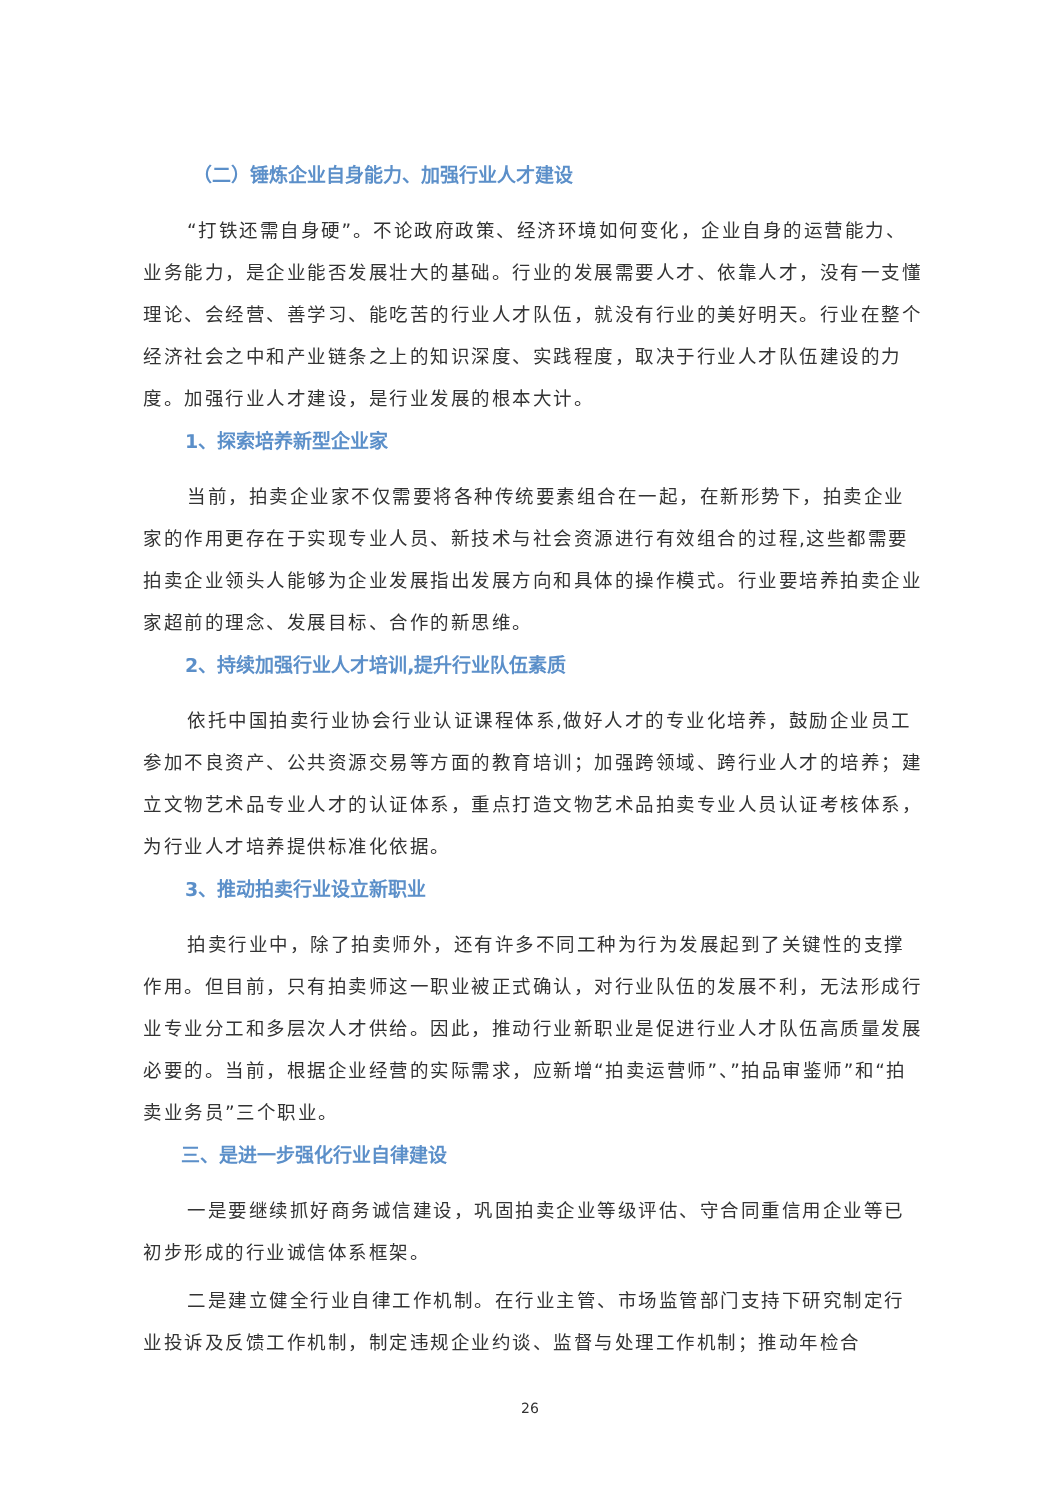（二）锤炼企业自身能力、加强行业人才建设
“打铁还需自身硬”。不论政府政策、经济环境如何变化，企业自身的运营能力、业务能力，是企业能否发展壮大的基础。行业的发展需要人才、依靠人才，没有一支懂理论、会经营、善学习、能吃苦的行业人才队伍，就没有行业的美好明天。行业在整个经济社会之中和产业链条之上的知识深度、实践程度，取决于行业人才队伍建设的力度。加强行业人才建设，是行业发展的根本大计。
1、探索培养新型企业家
当前，拍卖企业家不仅需要将各种传统要素组合在一起，在新形势下，拍卖企业家的作用更存在于实现专业人员、新技术与社会资源进行有效组合的过程,这些都需要拍卖企业领头人能够为企业发展指出发展方向和具体的操作模式。行业要培养拍卖企业家超前的理念、发展目标、合作的新思维。
2、持续加强行业人才培训,提升行业队伍素质
依托中国拍卖行业协会行业认证课程体系,做好人才的专业化培养，鼓励企业员工参加不良资产、公共资源交易等方面的教育培训；加强跨领域、跨行业人才的培养；建立文物艺术品专业人才的认证体系，重点打造文物艺术品拍卖专业人员认证考核体系，为行业人才培养提供标准化依据。
3、推动拍卖行业设立新职业
拍卖行业中，除了拍卖师外，还有许多不同工种为行为发展起到了关键性的支撑作用。但目前，只有拍卖师这一职业被正式确认，对行业队伍的发展不利，无法形成行业专业分工和多层次人才供给。因此，推动行业新职业是促进行业人才队伍高质量发展必要的。当前，根据企业经营的实际需求，应新增“拍卖运营师”、”拍品审鉴师”和“拍卖业务员”三个职业。
三、是进一步强化行业自律建设
一是要继续抓好商务诚信建设，巩固拍卖企业等级评估、守合同重信用企业等已初步形成的行业诚信体系框架。
二是建立健全行业自律工作机制。在行业主管、市场监管部门支持下研究制定行业投诉及反馈工作机制，制定违规企业约谈、监督与处理工作机制；推动年检合
26